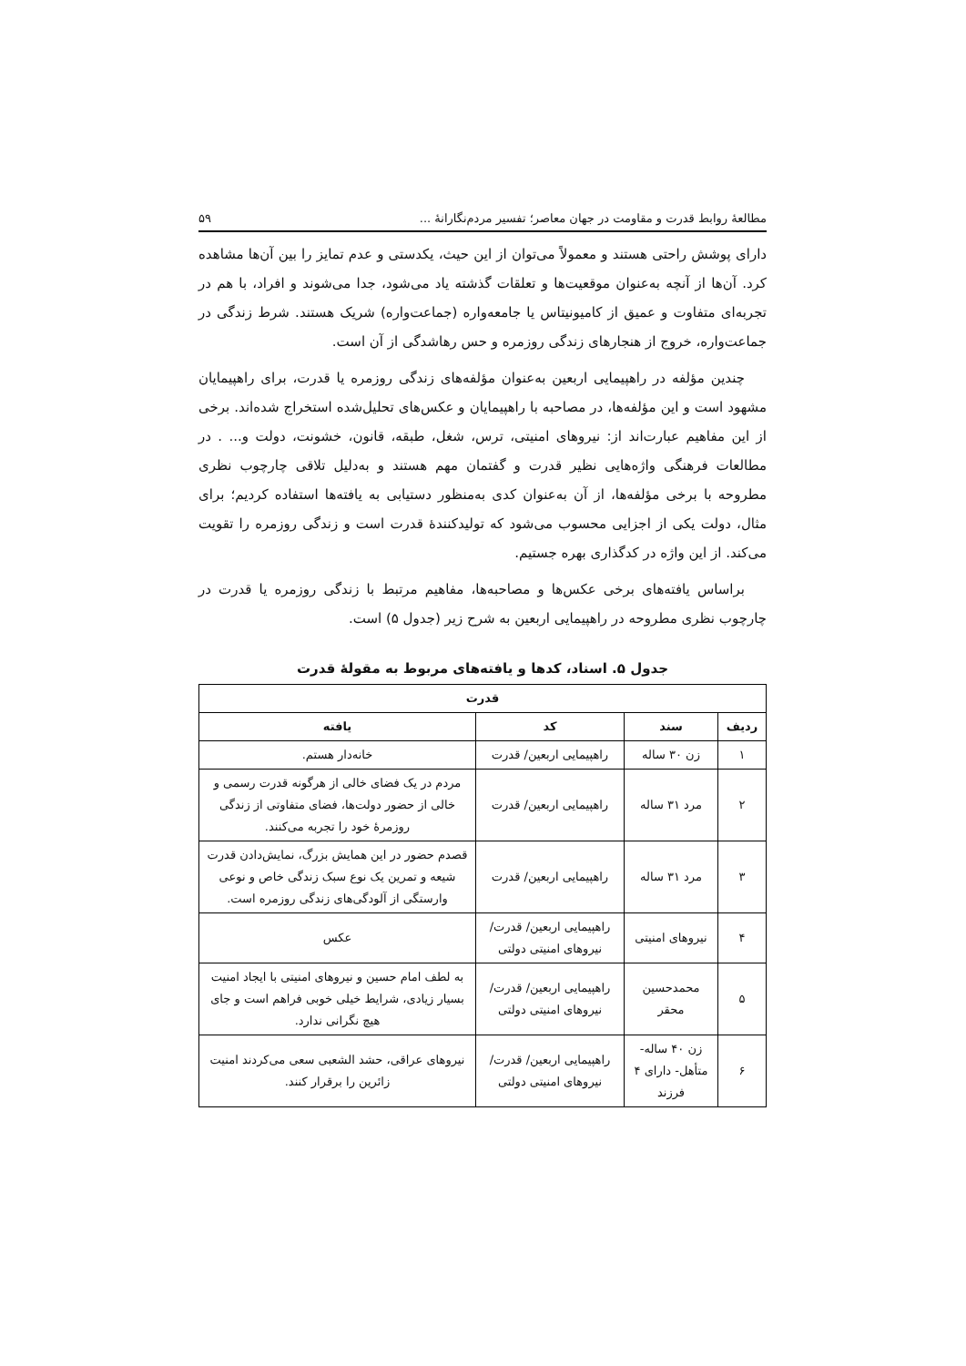مطالعهٔ روابط قدرت و مقاومت در جهان معاصر؛ تفسیر مردم‌نگارانهٔ ... ۵۹
دارای پوشش راحتی هستند و معمولاً می‌توان از این حیث، یکدستی و عدم تمایز را بین آن‌ها مشاهده کرد. آن‌ها از آنچه به‌عنوان موقعیت‌ها و تعلقات گذشته یاد می‌شود، جدا می‌شوند و افراد، با هم در تجربه‌ای متفاوت و عمیق از کامیونیتاس یا جامعه‌واره (جماعت‌واره) شریک هستند. شرط زندگی در جماعت‌واره، خروج از هنجارهای زندگی روزمره و حس رهاشدگی از آن است.
چندین مؤلفه در راهپیمایی اربعین به‌عنوان مؤلفه‌های زندگی روزمره یا قدرت، برای راهپیمایان مشهود است و این مؤلفه‌ها، در مصاحبه با راهپیمایان و عکس‌های تحلیل‌شده استخراج شده‌اند. برخی از این مفاهیم عبارت‌اند از: نیروهای امنیتی، ترس، شغل، طبقه، قانون، خشونت، دولت و... . در مطالعات فرهنگی واژه‌هایی نظیر قدرت و گفتمان مهم هستند و به‌دلیل تلاقی چارچوب نظری مطروحه با برخی مؤلفه‌ها، از آن به‌عنوان کدی به‌منظور دستیابی به یافته‌ها استفاده کردیم؛ برای مثال، دولت یکی از اجزایی محسوب می‌شود که تولیدکنندهٔ قدرت است و زندگی روزمره را تقویت می‌کند. از این واژه در کدگذاری بهره جستیم.
براساس یافته‌های برخی عکس‌ها و مصاحبه‌ها، مفاهیم مرتبط با زندگی روزمره یا قدرت در چارچوب نظری مطروحه در راهپیمایی اربعین به شرح زیر (جدول ۵) است.
جدول ۵. اسناد، کدها و یافته‌های مربوط به مقولهٔ قدرت
| قدرت | | | |
| --- | --- | --- | --- |
| ردیف | سند | کد | یافته |
| ۱ | زن ۳۰ ساله | راهپیمایی اربعین/ قدرت | خانه‌دار هستم. |
| ۲ | مرد ۳۱ ساله | راهپیمایی اربعین/ قدرت | مردم در یک فضای خالی از هرگونه قدرت رسمی و خالی از حضور دولت‌ها، فضای متفاوتی از زندگی روزمرهٔ خود را تجربه می‌کنند. |
| ۳ | مرد ۳۱ ساله | راهپیمایی اربعین/ قدرت | قصدم حضور در این همایش بزرگ، نمایش‌دادن قدرت شیعه و تمرین یک نوع سبک زندگی خاص و نوعی وارستگی از آلودگی‌های زندگی روزمره است. |
| ۴ | نیروهای امنیتی | راهپیمایی اربعین/ قدرت/ نیروهای امنیتی دولتی | عکس |
| ۵ | محمدحسین محقر | راهپیمایی اربعین/ قدرت/ نیروهای امنیتی دولتی | به لطف امام حسین و نیروهای امنیتی با ایجاد امنیت بسیار زیادی، شرایط خیلی خوبی فراهم است و جای هیچ نگرانی ندارد. |
| ۶ | زن ۴۰ ساله- متأهل- دارای ۴ فرزند | راهپیمایی اربعین/ قدرت/ نیروهای امنیتی دولتی | نیروهای عراقی، حشد الشعبی سعی می‌کردند امنیت زائرین را برقرار کنند. |